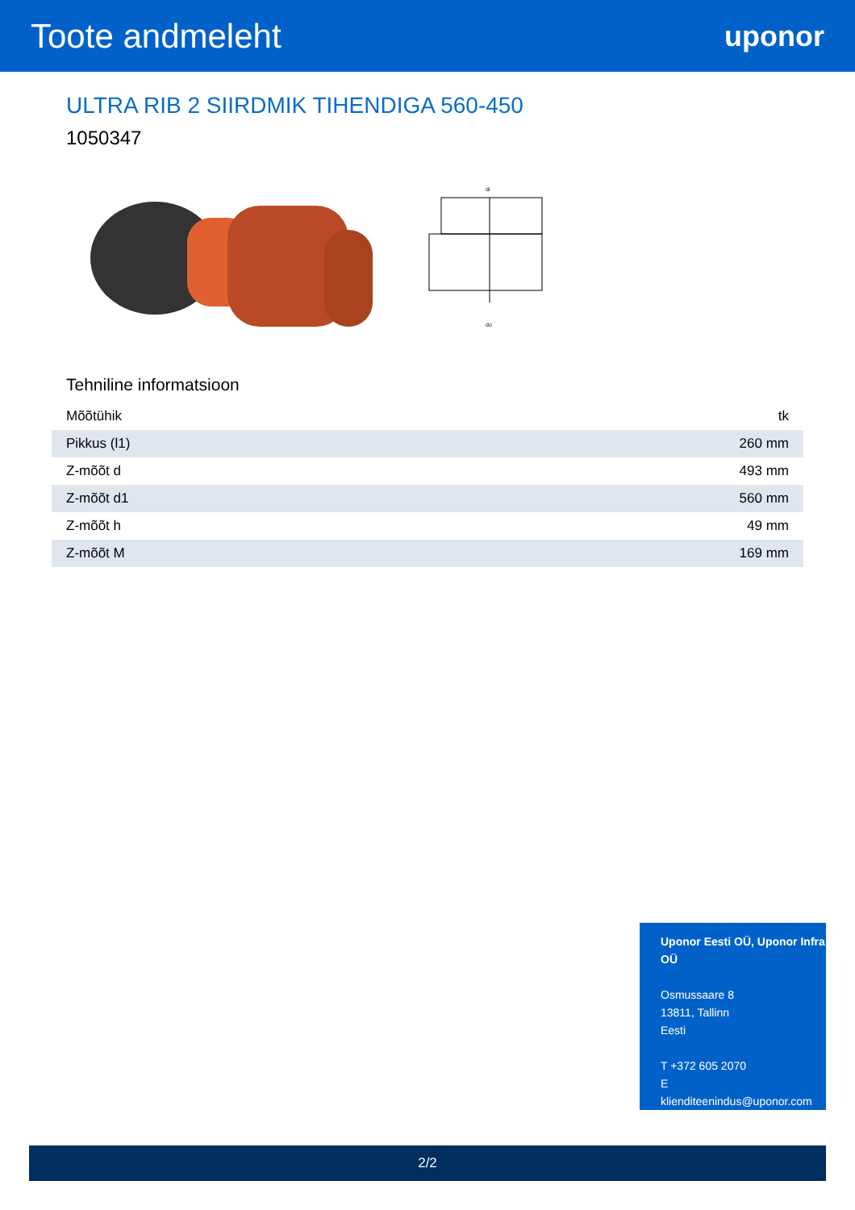Toote andmeleht
uponor
ULTRA RIB 2 SIIRDMIK TIHENDIGA 560-450
1050347
di
do
Tehniline informatsioon
| Mõõtühik | tk |
| Pikkus (l1) | 260 mm |
| Z-mõõt d | 493 mm |
| Z-mõõt d1 | 560 mm |
| Z-mõõt h | 49 mm |
| Z-mõõt M | 169 mm |
Uponor Eesti OÜ, Uponor Infra OÜ
Osmussaare 8
13811, Tallinn
Eesti
T +372 605 2070
E
klienditeenindus@uponor.com
2/2